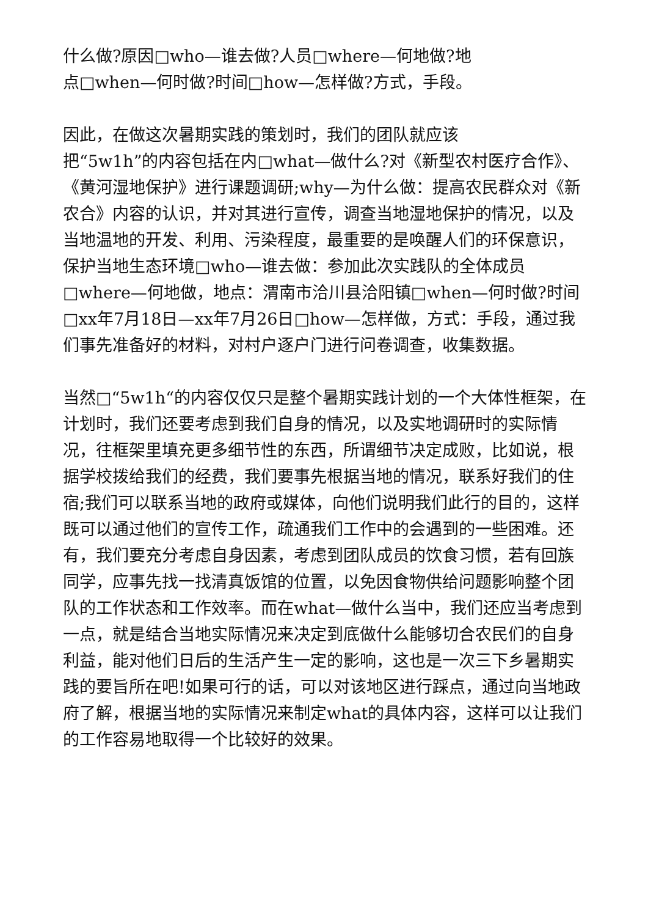什么做?原因□who—谁去做?人员□where—何地做?地
点□when—何时做?时间□how—怎样做?方式，手段。
因此，在做这次暑期实践的策划时，我们的团队就应该
把“5w1h”的内容包括在内□what—做什么?对《新型农村医疗合作》、《黄河湿地保护》进行课题调研;why—为什么做：提高农民群众对《新农合》内容的认识，并对其进行宣传，调查当地湿地保护的情况，以及当地温地的开发、利用、污染程度，最重要的是唤醒人们的环保意识，保护当地生态环境□who—谁去做：参加此次实践队的全体成员□where—何地做，地点：渭南市洽川县洽阳镇□when—何时做?时间□xx年7月18日—xx年7月26日□how—怎样做，方式：手段，通过我们事先准备好的材料，对村户逐户门进行问卷调查，收集数据。
当然□“5w1h“的内容仅仅只是整个暑期实践计划的一个大体性框架，在计划时，我们还要考虑到我们自身的情况，以及实地调研时的实际情况，往框架里填充更多细节性的东西，所谓细节决定成败，比如说，根据学校拨给我们的经费，我们要事先根据当地的情况，联系好我们的住宿;我们可以联系当地的政府或媒体，向他们说明我们此行的目的，这样既可以通过他们的宣传工作，疏通我们工作中的会遇到的一些困难。还有，我们要充分考虑自身因素，考虑到团队成员的饮食习惯，若有回族同学，应事先找一找清真饭馆的位置，以免因食物供给问题影响整个团队的工作状态和工作效率。而在what—做什么当中，我们还应当考虑到一点，就是结合当地实际情况来决定到底做什么能够切合农民们的自身利益，能对他们日后的生活产生一定的影响，这也是一次三下乡暑期实践的要旨所在吧!如果可行的话，可以对该地区进行踩点，通过向当地政府了解，根据当地的实际情况来制定what的具体内容，这样可以让我们的工作容易地取得一个比较好的效果。